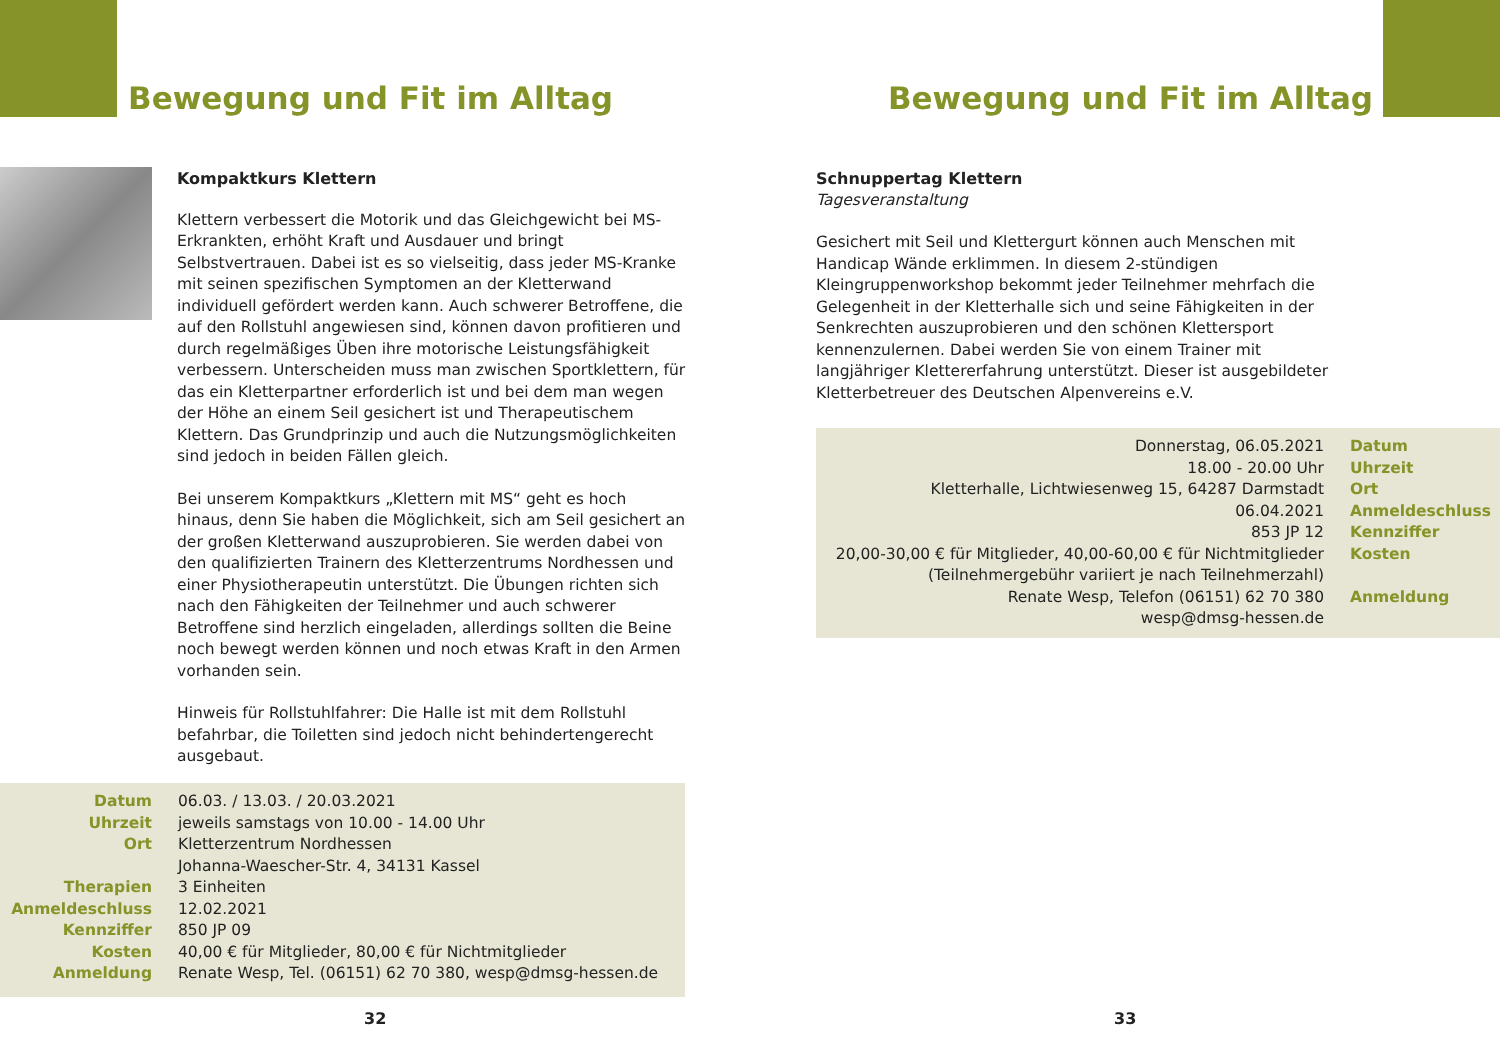Bewegung und Fit im Alltag
Kompaktkurs Klettern
Klettern verbessert die Motorik und das Gleichgewicht bei MS-Erkrankten, erhöht Kraft und Ausdauer und bringt Selbstvertrauen. Dabei ist es so vielseitig, dass jeder MS-Kranke mit seinen spezifischen Symptomen an der Kletterwand individuell gefördert werden kann. Auch schwerer Betroffene, die auf den Rollstuhl angewiesen sind, können davon profitieren und durch regelmäßiges Üben ihre motorische Leistungsfähigkeit verbessern. Unterscheiden muss man zwischen Sportklettern, für das ein Kletterpartner erforderlich ist und bei dem man wegen der Höhe an einem Seil gesichert ist und Therapeutischem Klettern. Das Grundprinzip und auch die Nutzungsmöglichkeiten sind jedoch in beiden Fällen gleich.
Bei unserem Kompaktkurs „Klettern mit MS“ geht es hoch hinaus, denn Sie haben die Möglichkeit, sich am Seil gesichert an der großen Kletterwand auszuprobieren. Sie werden dabei von den qualifizierten Trainern des Kletterzentrums Nordhessen und einer Physiotherapeutin unterstützt. Die Übungen richten sich nach den Fähigkeiten der Teilnehmer und auch schwerer Betroffene sind herzlich eingeladen, allerdings sollten die Beine noch bewegt werden können und noch etwas Kraft in den Armen vorhanden sein.
Hinweis für Rollstuhlfahrer: Die Halle ist mit dem Rollstuhl befahrbar, die Toiletten sind jedoch nicht behindertengerecht ausgebaut.
| Datum | 06.03. / 13.03. / 20.03.2021 |
| Uhrzeit | jeweils samstags von 10.00 - 14.00 Uhr |
| Ort | Kletterzentrum Nordhessen Johanna-Waescher-Str. 4, 34131 Kassel |
| Therapien | 3 Einheiten |
| Anmeldeschluss | 12.02.2021 |
| Kennziffer | 850 JP 09 |
| Kosten | 40,00 € für Mitglieder, 80,00 € für Nichtmitglieder |
| Anmeldung | Renate Wesp, Tel. (06151) 62 70 380, wesp@dmsg-hessen.de |
32
Bewegung und Fit im Alltag
Schnuppertag Klettern
Tagesveranstaltung
Gesichert mit Seil und Klettergurt können auch Menschen mit Handicap Wände erklimmen. In diesem 2-stündigen Kleingruppenworkshop bekommt jeder Teilnehmer mehrfach die Gelegenheit in der Kletterhalle sich und seine Fähigkeiten in der Senkrechten auszuprobieren und den schönen Klettersport kennenzulernen. Dabei werden Sie von einem Trainer mit langjähriger Klettererfahrung unterstützt. Dieser ist ausgebildeter Kletterbetreuer des Deutschen Alpenvereins e.V.
| Donnerstag, 06.05.2021 | Datum |
| 18.00 - 20.00 Uhr | Uhrzeit |
| Kletterhalle, Lichtwiesenweg 15, 64287 Darmstadt | Ort |
| 06.04.2021 | Anmeldeschluss |
| 853 JP 12 | Kennziffer |
| 20,00-30,00 € für Mitglieder, 40,00-60,00 € für Nichtmitglieder (Teilnehmergebühr variiert je nach Teilnehmerzahl) | Kosten |
| Renate Wesp, Telefon (06151) 62 70 380 wesp@dmsg-hessen.de | Anmeldung |
33